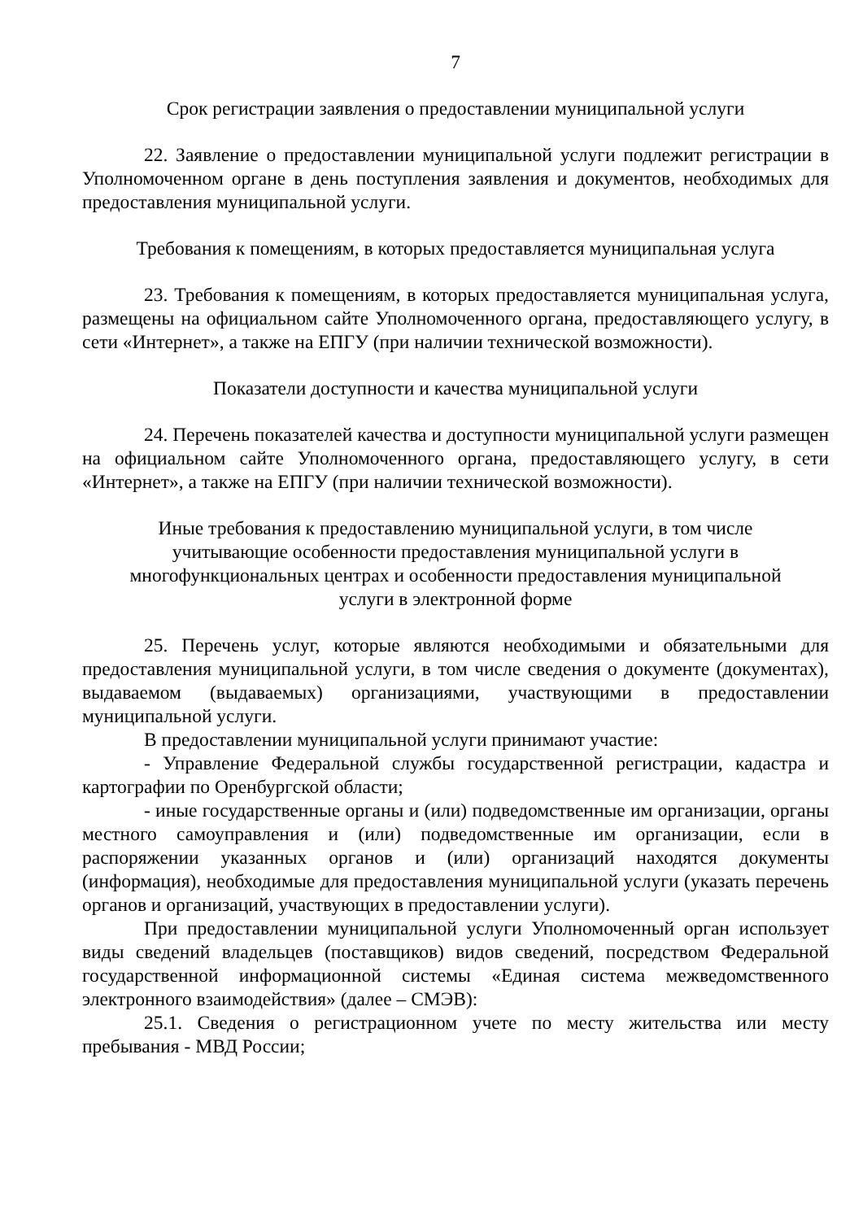7
Срок регистрации заявления о предоставлении муниципальной услуги
22. Заявление о предоставлении муниципальной услуги подлежит регистрации в Уполномоченном органе в день поступления заявления и документов, необходимых для предоставления муниципальной услуги.
Требования к помещениям, в которых предоставляется муниципальная услуга
23. Требования к помещениям, в которых предоставляется муниципальная услуга, размещены на официальном сайте Уполномоченного органа, предоставляющего услугу, в сети «Интернет», а также на ЕПГУ (при наличии технической возможности).
Показатели доступности и качества муниципальной услуги
24. Перечень показателей качества и доступности муниципальной услуги размещен на официальном сайте Уполномоченного органа, предоставляющего услугу, в сети «Интернет», а также на ЕПГУ (при наличии технической возможности).
Иные требования к предоставлению муниципальной услуги, в том числе
учитывающие особенности предоставления муниципальной услуги в
многофункциональных центрах и особенности предоставления муниципальной
услуги в электронной форме
25. Перечень услуг, которые являются необходимыми и обязательными для предоставления муниципальной услуги, в том числе сведения о документе (документах), выдаваемом (выдаваемых) организациями, участвующими в предоставлении муниципальной услуги.
В предоставлении муниципальной услуги принимают участие:
- Управление Федеральной службы государственной регистрации, кадастра и картографии по Оренбургской области;
- иные государственные органы и (или) подведомственные им организации, органы местного самоуправления и (или) подведомственные им организации, если в распоряжении указанных органов и (или) организаций находятся документы (информация), необходимые для предоставления муниципальной услуги (указать перечень органов и организаций, участвующих в предоставлении услуги).
При предоставлении муниципальной услуги Уполномоченный орган использует виды сведений владельцев (поставщиков) видов сведений, посредством Федеральной государственной информационной системы «Единая система межведомственного электронного взаимодействия» (далее – СМЭВ):
25.1. Сведения о регистрационном учете по месту жительства или месту пребывания - МВД России;